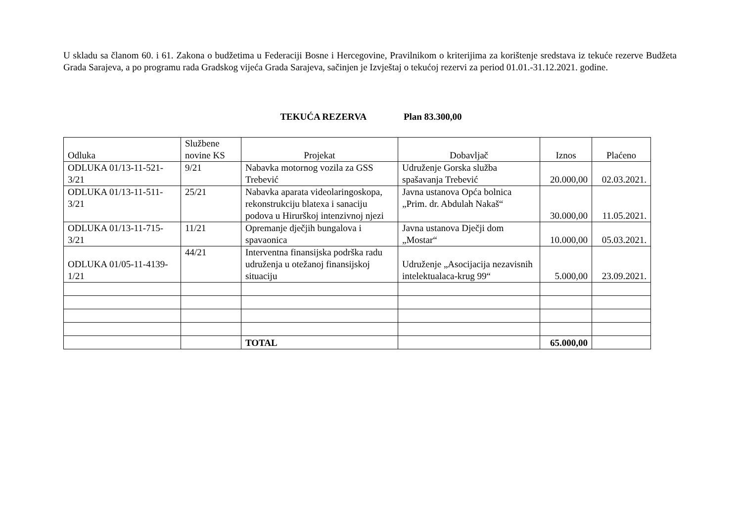U skladu sa članom 60. i 61. Zakona o budžetima u Federaciji Bosne i Hercegovine, Pravilnikom o kriterijima za korištenje sredstava iz tekuće rezerve Budžeta Grada Sarajeva, a po programu rada Gradskog vijeća Grada Sarajeva, sačinjen je Izvještaj o tekućoj rezervi za period 01.01.-31.12.2021. godine.
TEKUĆA REZERVA Plan 83.300,00
| Odluka | Službene novine KS | Projekat | Dobavljač | Iznos | Plaćeno |
| --- | --- | --- | --- | --- | --- |
| ODLUKA 01/13-11-521-3/21 | 9/21 | Nabavka motornog vozila za GSS Trebević | Udruženje Gorska služba spašavanja Trebević | 20.000,00 | 02.03.2021. |
| ODLUKA 01/13-11-511-3/21 | 25/21 | Nabavka aparata videolaringoskopa, rekonstrukciju blatexa i sanaciju podova u Hirurškoj intenzivnoj njezi | Javna ustanova Opća bolnica „Prim. dr. Abdulah Nakaš“ | 30.000,00 | 11.05.2021. |
| ODLUKA 01/13-11-715-3/21 | 11/21 | Opremanje dječjih bungalova i spavaonica | Javna ustanova Dječji dom „Mostar“ | 10.000,00 | 05.03.2021. |
| ODLUKA 01/05-11-4139-1/21 | 44/21 | Interventna finansijska podrška radu udruženja u otežanoj finansijskoj situaciju | Udruženje „Asocijacija nezavisnih intelektualaca-krug 99“ | 5.000,00 | 23.09.2021. |
| | | TOTAL | | 65.000,00 | |